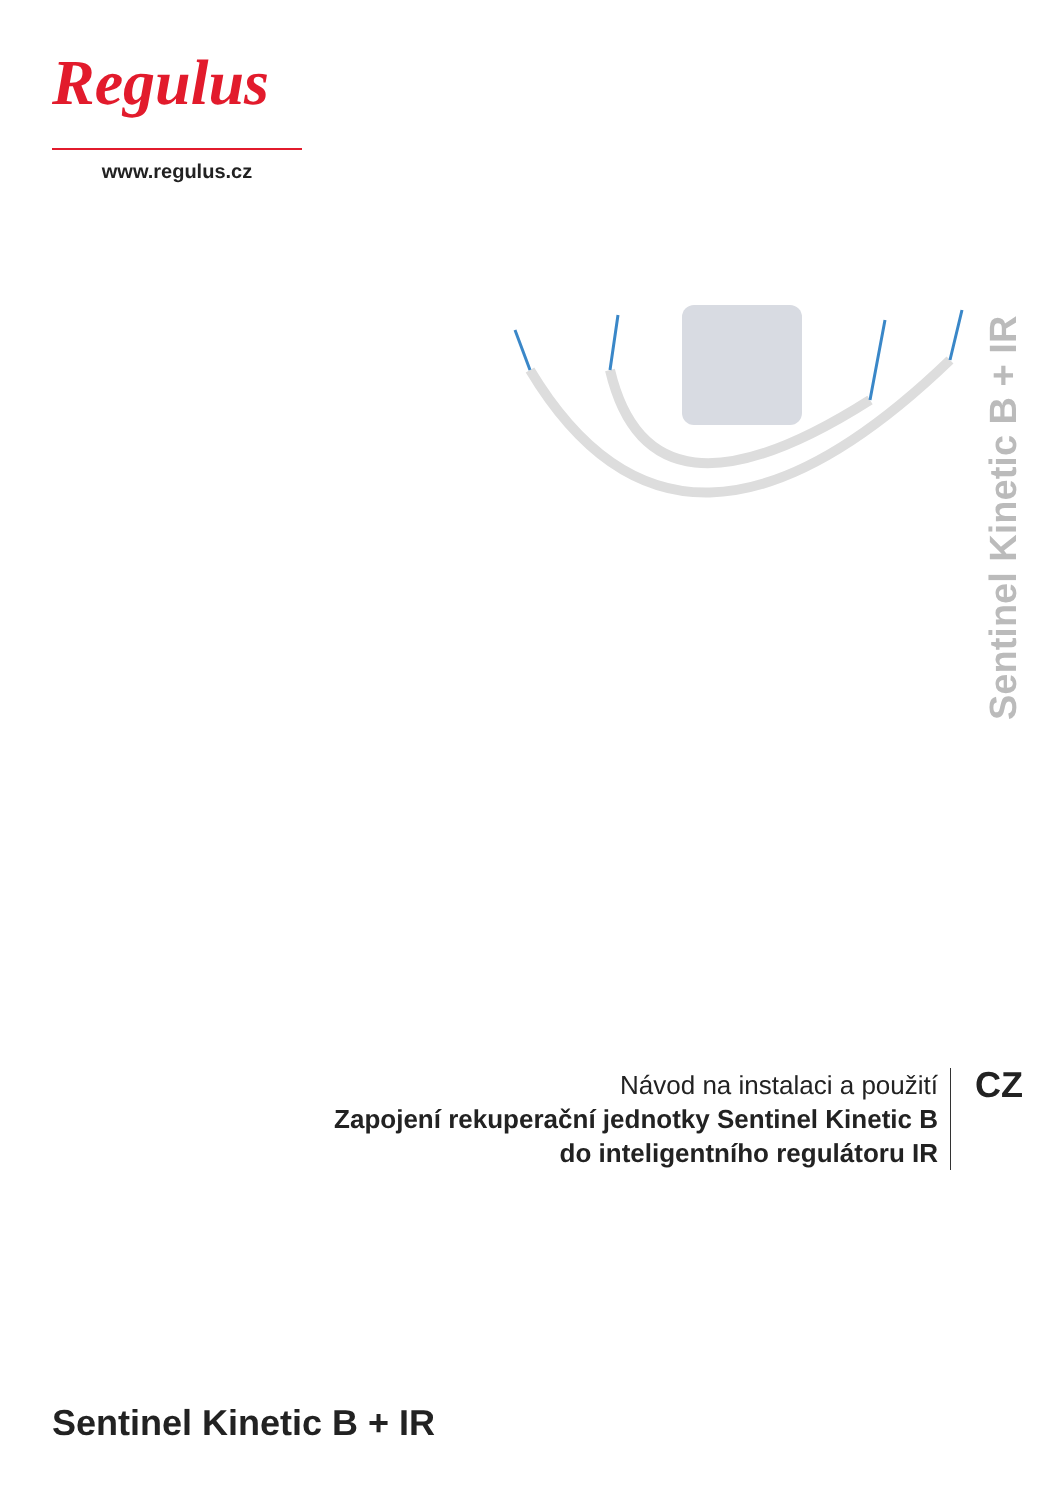Regulus
www.regulus.cz
Sentinel Kinetic B + IR
Návod na instalaci a použití
Zapojení rekuperační jednotky Sentinel Kinetic B
do inteligentního regulátoru IR
CZ
Sentinel Kinetic B + IR